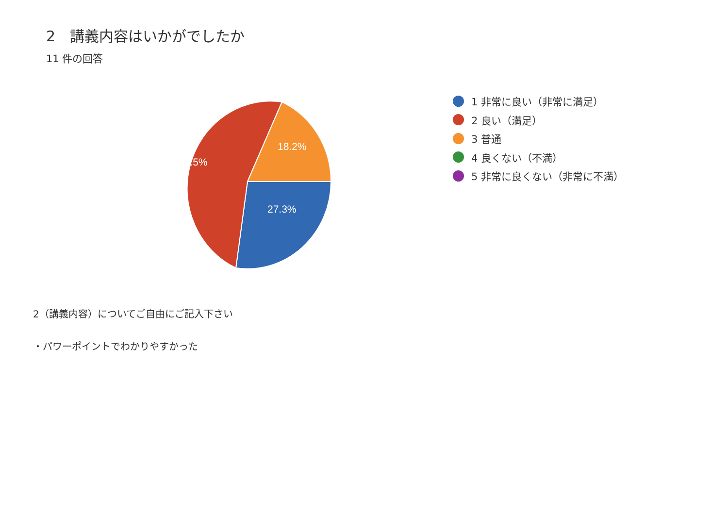2　講義内容はいかがでしたか
11 件の回答
18.2%
54.5%
27.3%
1 非常に良い（非常に満足）
2 良い（満足）
3 普通
4 良くない（不満）
5 非常に良くない（非常に不満）
2（講義内容）についてご自由にご記入下さい
・パワーポイントでわかりやすかった